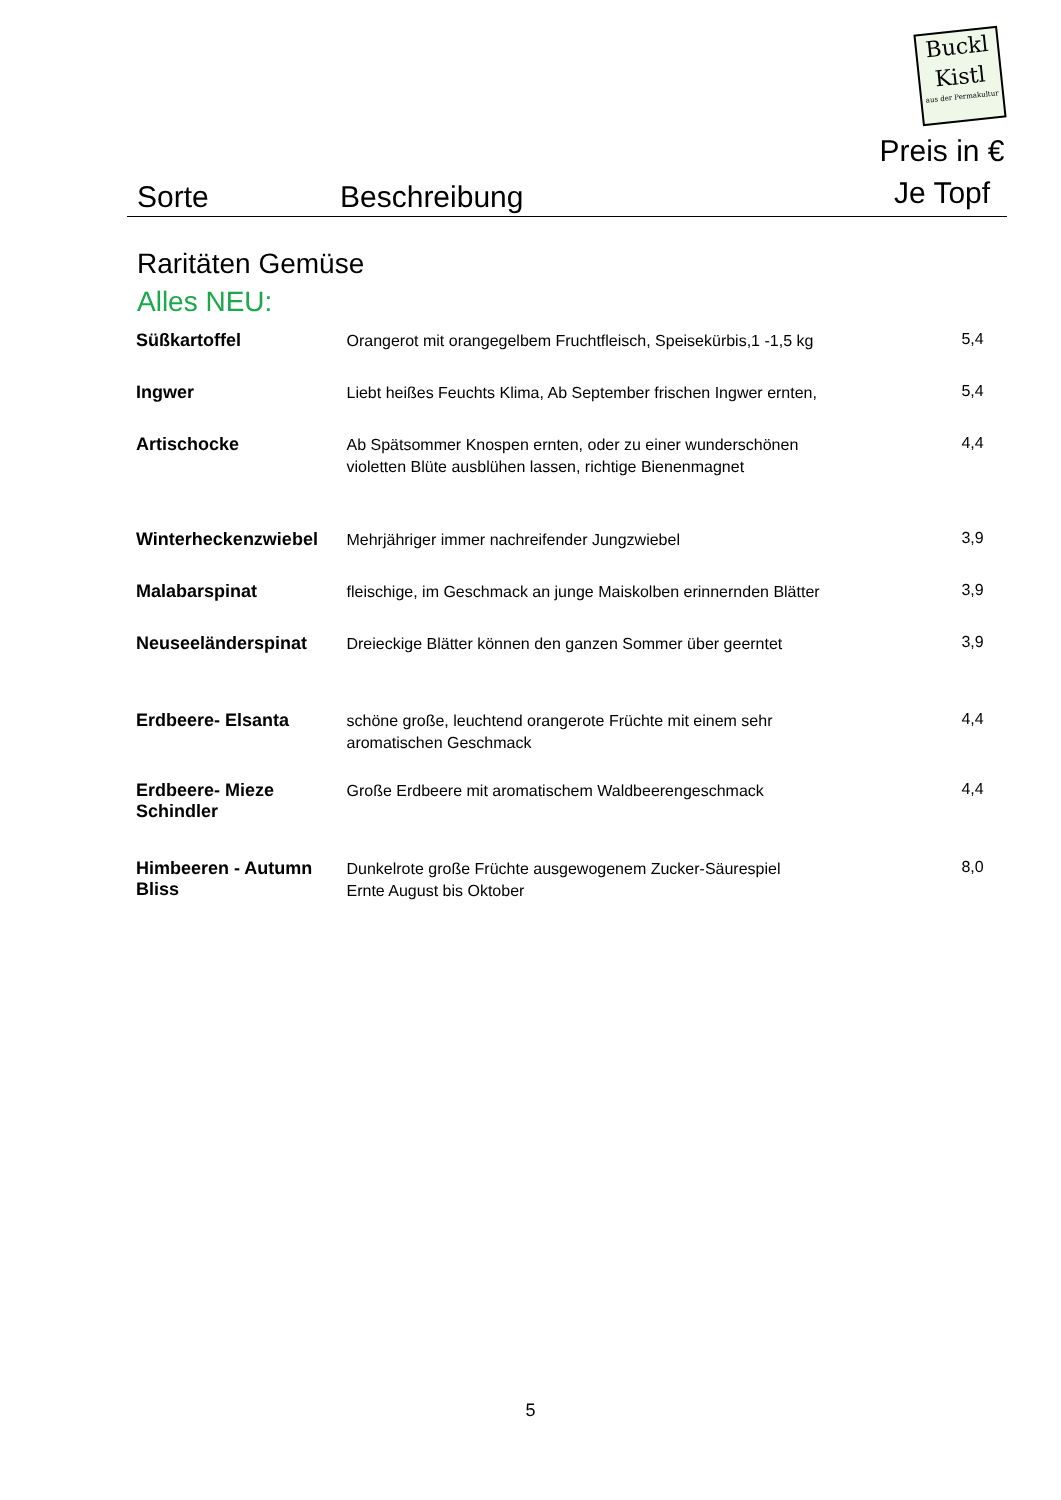Buckl
Kistl
aus der Permakultur
Sorte
Beschreibung
Preis in €
Je Topf
Raritäten Gemüse
Alles NEU:
| Süßkartoffel | Orangerot mit orangegelbem Fruchtfleisch, Speisekürbis,1 -1,5 kg | 5,4 |
| Ingwer | Liebt heißes Feuchts Klima, Ab September frischen Ingwer ernten, | 5,4 |
| Artischocke | Ab Spätsommer Knospen ernten, oder zu einer wunderschönen violetten Blüte ausblühen lassen, richtige Bienenmagnet | 4,4 |
| Winterheckenzwiebel | Mehrjähriger immer nachreifender Jungzwiebel | 3,9 |
| Malabarspinat | fleischige, im Geschmack an junge Maiskolben erinnernden Blätter | 3,9 |
| Neuseeländerspinat | Dreieckige Blätter können den ganzen Sommer über geerntet | 3,9 |
| Erdbeere- Elsanta | schöne große, leuchtend orangerote Früchte mit einem sehr aromatischen Geschmack | 4,4 |
| Erdbeere- Mieze Schindler | Große Erdbeere mit aromatischem Waldbeerengeschmack | 4,4 |
| Himbeeren - Autumn Bliss | Dunkelrote große Früchte ausgewogenem Zucker-Säurespiel Ernte August bis Oktober | 8,0 |
5